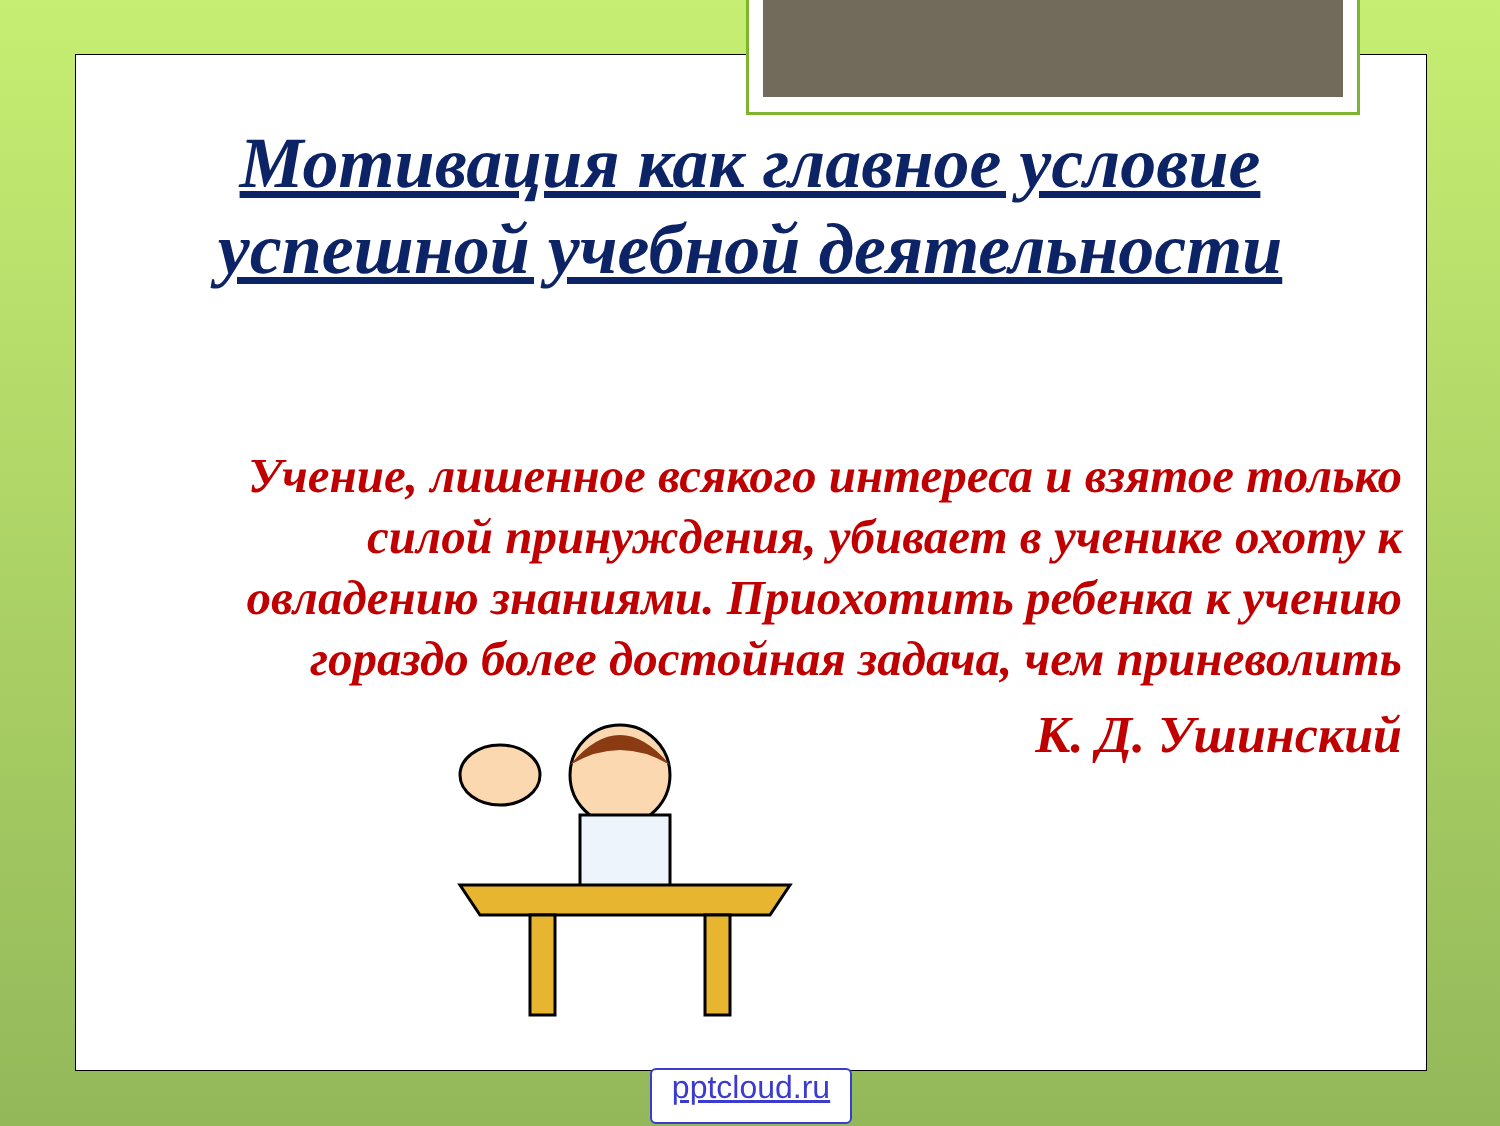Мотивация как главное условие
успешной учебной деятельности
Учение, лишенное всякого интереса и взятое только силой принуждения, убивает в ученике охоту к овладению знаниями. Приохотить ребенка к учению гораздо более достойная задача, чем приневолить
К. Д. Ушинский
pptcloud.ru